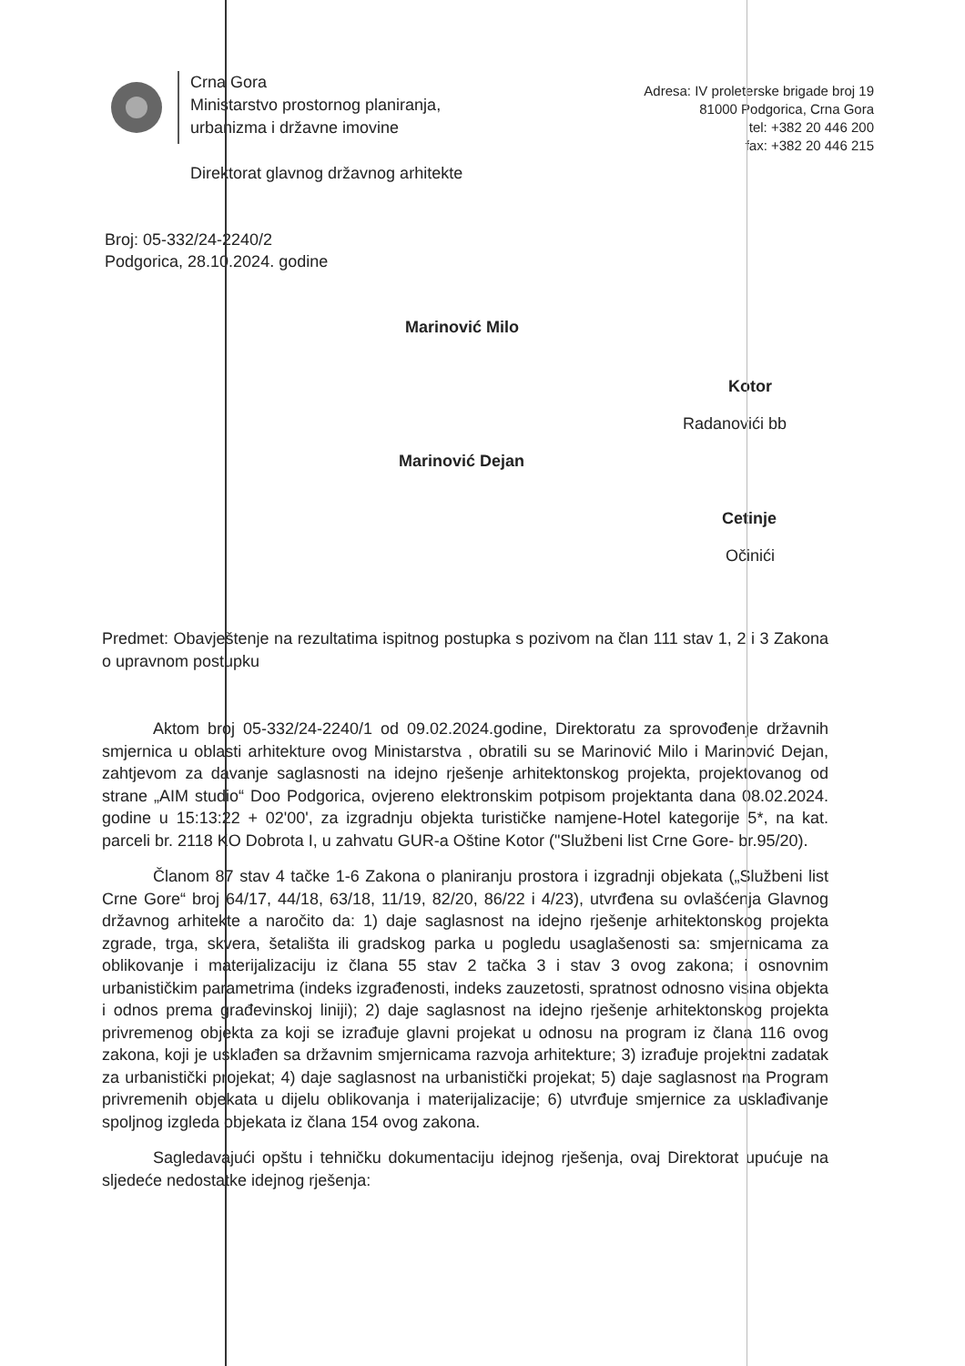Crna Gora
Ministarstvo prostornog planiranja,
urbanizma i državne imovine
Adresa: IV proleterske brigade broj 19
81000 Podgorica, Crna Gora
tel: +382 20 446 200
fax: +382 20 446 215
Direktorat glavnog državnog arhitekte
Broj: 05-332/24-2240/2
Podgorica, 28.10.2024. godine
Marinović Milo
Kotor
Radanovići bb
Marinović Dejan
Cetinje
Očinići
Predmet: Obavještenje na rezultatima ispitnog postupka s pozivom na član 111 stav 1, 2 i 3 Zakona o upravnom postupku
Aktom broj 05-332/24-2240/1 od 09.02.2024.godine, Direktoratu za sprovođenje državnih smjernica u oblasti arhitekture ovog Ministarstva , obratili su se Marinović Milo i Marinović Dejan, zahtjevom za davanje saglasnosti na idejno rješenje arhitektonskog projekta, projektovanog od strane „AIM studio“ Doo Podgorica, ovjereno elektronskim potpisom projektanta dana 08.02.2024. godine u 15:13:22 + 02'00', za izgradnju objekta turističke namjene-Hotel kategorije 5*, na kat. parceli br. 2118 KO Dobrota I, u zahvatu GUR-a Oštine Kotor ("Službeni list Crne Gore- br.95/20).
Članom 87 stav 4 tačke 1-6 Zakona o planiranju prostora i izgradnji objekata („Službeni list Crne Gore“ broj 64/17, 44/18, 63/18, 11/19, 82/20, 86/22 i 4/23), utvrđena su ovlašćenja Glavnog državnog arhitekte a naročito da: 1) daje saglasnost na idejno rješenje arhitektonskog projekta zgrade, trga, skvera, šetališta ili gradskog parka u pogledu usaglašenosti sa: smjernicama za oblikovanje i materijalizaciju iz člana 55 stav 2 tačka 3 i stav 3 ovog zakona; i osnovnim urbanističkim parametrima (indeks izgrađenosti, indeks zauzetosti, spratnost odnosno visina objekta i odnos prema građevinskoj liniji); 2) daje saglasnost na idejno rješenje arhitektonskog projekta privremenog objekta za koji se izrađuje glavni projekat u odnosu na program iz člana 116 ovog zakona, koji je usklađen sa državnim smjernicama razvoja arhitekture; 3) izrađuje projektni zadatak za urbanistički projekat; 4) daje saglasnost na urbanistički projekat; 5) daje saglasnost na Program privremenih objekata u dijelu oblikovanja i materijalizacije; 6) utvrđuje smjernice za usklađivanje spoljnog izgleda objekata iz člana 154 ovog zakona.
Sagledavajući opštu i tehničku dokumentaciju idejnog rješenja, ovaj Direktorat upućuje na sljedeće nedostatke idejnog rješenja: